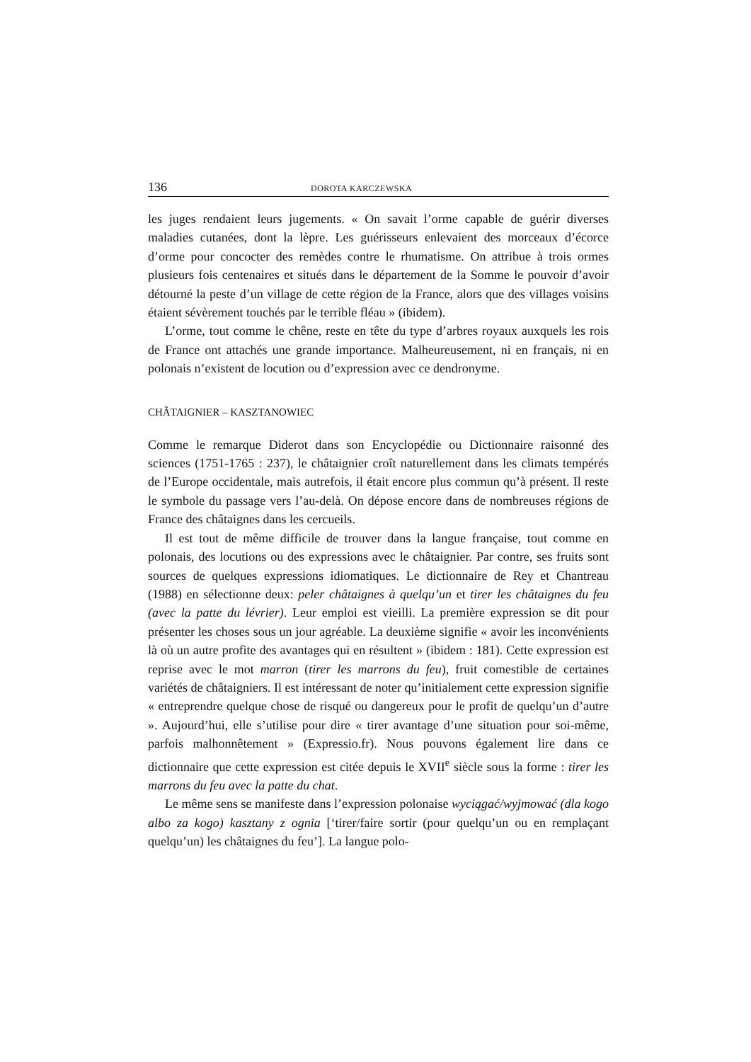136 DOROTA KARCZEWSKA
les juges rendaient leurs jugements. « On savait l’orme capable de guérir diverses maladies cutanées, dont la lèpre. Les guérisseurs enlevaient des morceaux d’écorce d’orme pour concocter des remèdes contre le rhumatisme. On attribue à trois ormes plusieurs fois centenaires et situés dans le département de la Somme le pouvoir d’avoir détourné la peste d’un village de cette région de la France, alors que des villages voisins étaient sévèrement touchés par le terrible fléau » (ibidem).
L’orme, tout comme le chêne, reste en tête du type d’arbres royaux auxquels les rois de France ont attachés une grande importance. Malheureusement, ni en français, ni en polonais n’existent de locution ou d’expression avec ce dendronyme.
CHÂTAIGNIER – KASZTANOWIEC
Comme le remarque Diderot dans son Encyclopédie ou Dictionnaire raisonné des sciences (1751-1765 : 237), le châtaignier croît naturellement dans les climats tempérés de l’Europe occidentale, mais autrefois, il était encore plus commun qu’à présent. Il reste le symbole du passage vers l’au-delà. On dépose encore dans de nombreuses régions de France des châtaignes dans les cercueils.
Il est tout de même difficile de trouver dans la langue française, tout comme en polonais, des locutions ou des expressions avec le châtaignier. Par contre, ses fruits sont sources de quelques expressions idiomatiques. Le dictionnaire de Rey et Chantreau (1988) en sélectionne deux: peler châtaignes à quelqu’un et tirer les châtaignes du feu (avec la patte du lévrier). Leur emploi est vieilli. La première expression se dit pour présenter les choses sous un jour agréable. La deuxième signifie « avoir les inconvénients là où un autre profite des avantages qui en résultent » (ibidem : 181). Cette expression est reprise avec le mot marron (tirer les marrons du feu), fruit comestible de certaines variétés de châtaigniers. Il est intéressant de noter qu’initialement cette expression signifie « entreprendre quelque chose de risqué ou dangereux pour le profit de quelqu’un d’autre ». Aujourd’hui, elle s’utilise pour dire « tirer avantage d’une situation pour soi-même, parfois malhonnêtement » (Expressio.fr). Nous pouvons également lire dans ce dictionnaire que cette expression est citée depuis le XVII<sup>e</sup> siècle sous la forme : tirer les marrons du feu avec la patte du chat.
Le même sens se manifeste dans l’expression polonaise wyciągać/wyjmować (dla kogo albo za kogo) kasztany z ognia [‘tirer/faire sortir (pour quelqu’un ou en remplaçant quelqu’un) les châtaignes du feu’]. La langue polo-